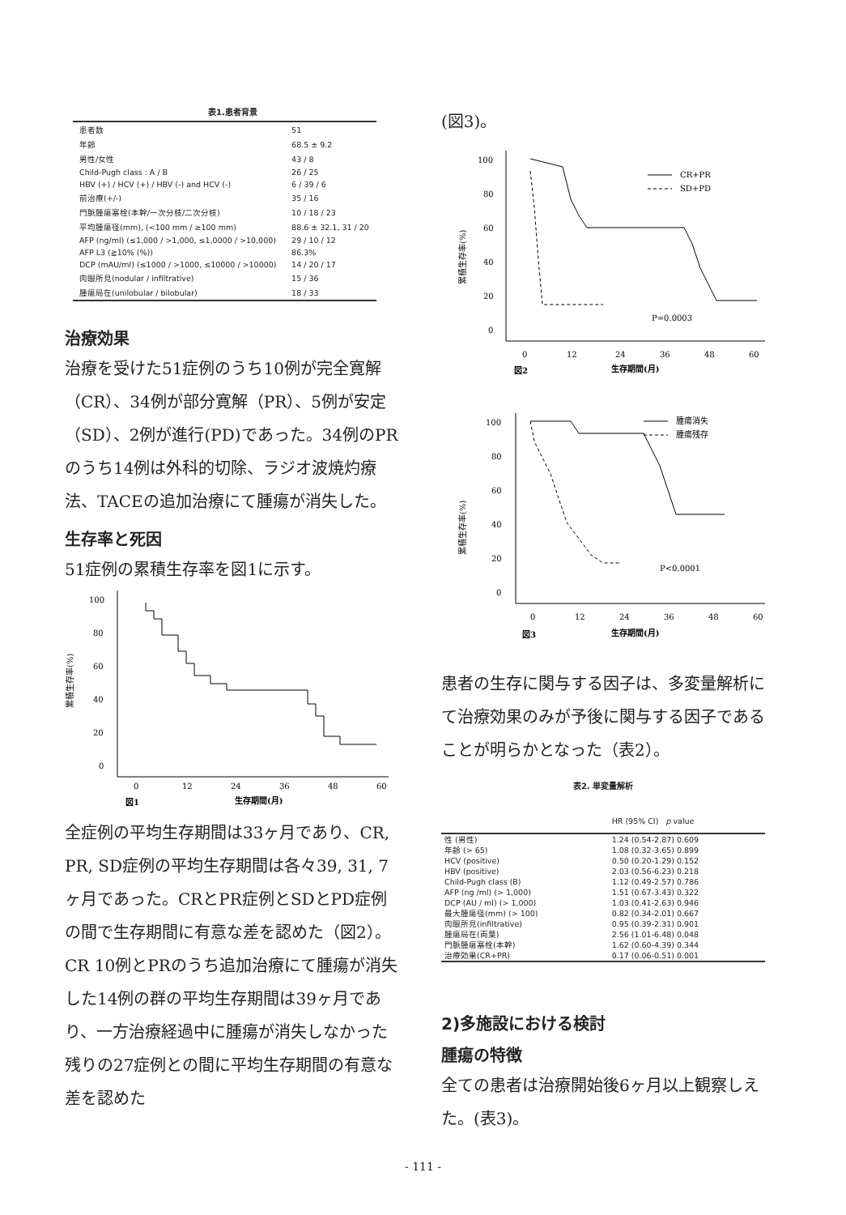表1.患者背景
| 患者数 | 51 |
| 年齢 | 68.5 ± 9.2 |
| 男性/女性 | 43 / 8 |
| Child-Pugh class : A / B | 26 / 25 |
| HBV (+) / HCV (+) / HBV (-) and HCV (-) | 6 / 39 / 6 |
| 前治療(+/-) | 35 / 16 |
| 門脈腫瘍塞栓(本幹/一次分枝/二次分枝) | 10 / 18 / 23 |
| 平均腫瘍径(mm), (<100 mm / ≥100 mm) | 88.6 ± 32.1, 31 / 20 |
| AFP (ng/ml) (≤1,000 / >1,000, ≤1,0000 / >10,000) | 29 / 10 / 12 |
| AFP L3 (≧10% (%)) | 86.3% |
| DCP (mAU/ml) (≤1000 / >1000, ≤10000 / >10000) | 14 / 20 / 17 |
| 肉眼所見(nodular / infiltrative) | 15 / 36 |
| 腫瘍局在(unilobular / bilobular) | 18 / 33 |
治療効果
治療を受けた51症例のうち10例が完全寛解（CR）、34例が部分寛解（PR）、5例が安定（SD）、2例が進行(PD)であった。34例のPRのうち14例は外科的切除、ラジオ波焼灼療法、TACEの追加治療にて腫瘍が消失した。
生存率と死因
51症例の累積生存率を図1に示す。
累積生存率(%)
100
80
60
40
20
0
0
12
24
36
48
60
図1
生存期間(月)
全症例の平均生存期間は33ヶ月であり、CR, PR, SD症例の平均生存期間は各々39, 31, 7ヶ月であった。CRとPR症例とSDとPD症例の間で生存期間に有意な差を認めた（図2）。CR 10例とPRのうち追加治療にて腫瘍が消失した14例の群の平均生存期間は39ヶ月であり、一方治療経過中に腫瘍が消失しなかった残りの27症例との間に平均生存期間の有意な差を認めた
(図3)。
累積生存率(%)
100
80
60
40
20
0
CR+PR
SD+PD
P=0.0003
0
12
24
36
48
60
図2
生存期間(月)
累積生存率(%)
100
80
60
40
20
0
腫瘍消失
腫瘍残存
P<0.0001
0
12
24
36
48
60
図3
生存期間(月)
患者の生存に関与する因子は、多変量解析にて治療効果のみが予後に関与する因子であることが明らかとなった（表2）。
表2. 単変量解析
| | HR (95% CI) p value |
| 性 (男性) | 1.24 (0.54-2.87) 0.609 |
| 年齢 (> 65) | 1.08 (0.32-3.65) 0.899 |
| HCV (positive) | 0.50 (0.20-1.29) 0.152 |
| HBV (positive) | 2.03 (0.56-6.23) 0.218 |
| Child-Pugh class (B) | 1.12 (0.49-2.57) 0.786 |
| AFP (ng /ml) (> 1,000) | 1.51 (0.67-3.43) 0.322 |
| DCP (AU / ml) (> 1,000) | 1.03 (0.41-2.63) 0.946 |
| 最大腫瘍径(mm) (> 100) | 0.82 (0.34-2.01) 0.667 |
| 肉眼所見(infiltrative) | 0.95 (0.39-2.31) 0.901 |
| 腫瘍局在(両葉) | 2.56 (1.01-6.48) 0.048 |
| 門脈腫瘍塞栓(本幹) | 1.62 (0.60-4.39) 0.344 |
| 治療効果(CR+PR) | 0.17 (0.06-0.51) 0.001 |
2)多施設における検討
腫瘍の特徴
全ての患者は治療開始後6ヶ月以上観察しえた。(表3)。
- 111 -